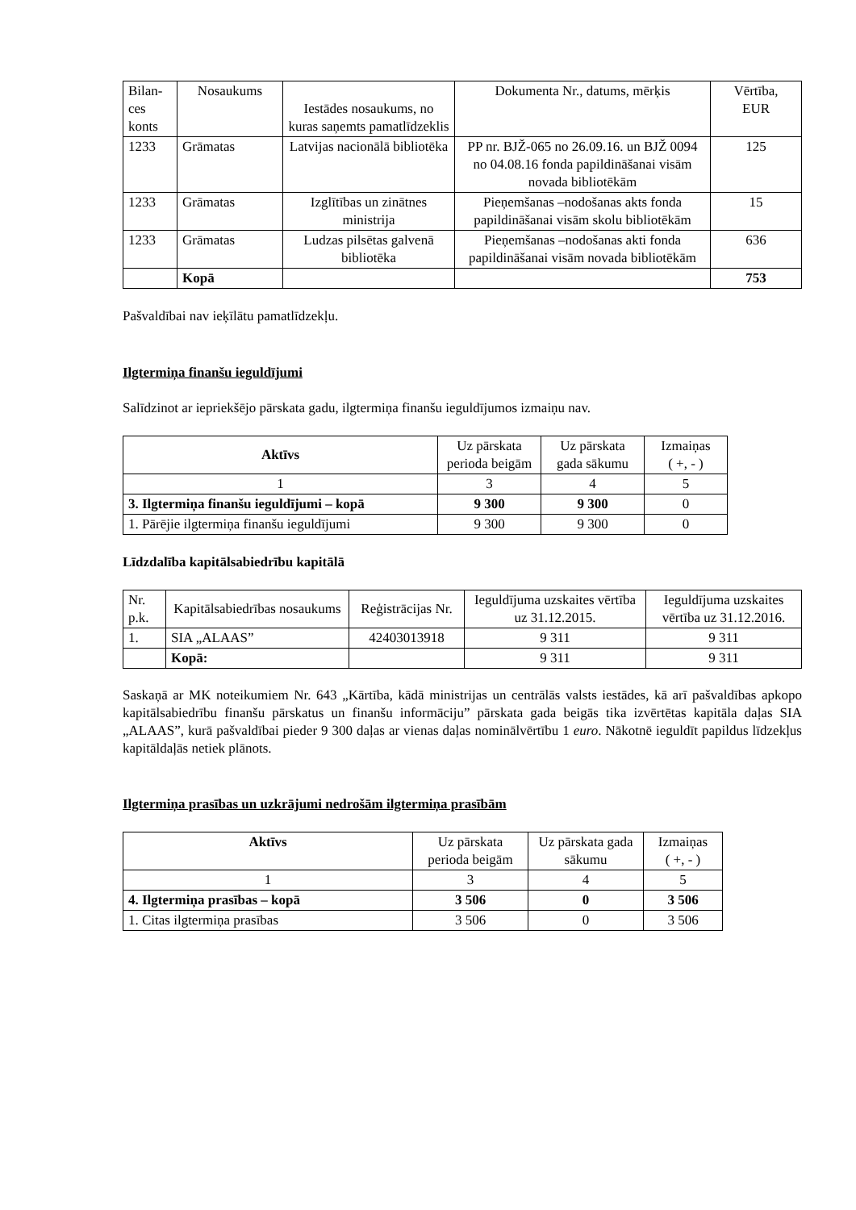| Bilan- ces konts | Nosaukums | Iestādes nosaukums, no kuras saņemts pamatlīdzeklis | Dokumenta Nr., datums, mērķis | Vērtība, EUR |
| --- | --- | --- | --- | --- |
| 1233 | Grāmatas | Latvijas nacionālā bibliotēka | PP nr. BJŽ-065 no 26.09.16. un BJŽ 0094 no 04.08.16 fonda papildināšanai visām novada bibliotēkām | 125 |
| 1233 | Grāmatas | Izglītības un zinātnes ministrija | Pieņemšanas –nodošanas akts fonda papildināšanai visām skolu bibliotēkām | 15 |
| 1233 | Grāmatas | Ludzas pilsētas galvenā bibliotēka | Pieņemšanas –nodošanas akti fonda papildināšanai visām novada bibliotēkām | 636 |
| | Kopā | | | 753 |
Pašvaldībai nav ieķīlātu pamatlīdzekļu.
Ilgtermiņa finanšu ieguldījumi
Salīdzinot ar iepriekšējo pārskata gadu, ilgtermiņa finanšu ieguldījumos izmaiņu nav.
| Aktīvs | Uz pārskata perioda beigām | Uz pārskata gada sākumu | Izmaiņas ( +, - ) |
| --- | --- | --- | --- |
| 1 | 3 | 4 | 5 |
| 3. Ilgtermiņa finanšu ieguldījumi – kopā | 9 300 | 9 300 | 0 |
| 1. Pārējie ilgtermiņa finanšu ieguldījumi | 9 300 | 9 300 | 0 |
Līdzdalība kapitālsabiedrību kapitālā
| Nr. p.k. | Kapitālsabiedrības nosaukums | Reģistrācijas Nr. | Ieguldījuma uzskaites vērtība uz 31.12.2015. | Ieguldījuma uzskaites vērtība uz 31.12.2016. |
| --- | --- | --- | --- | --- |
| 1. | SIA „ALAAS” | 42403013918 | 9 311 | 9 311 |
| | Kopā: | | 9 311 | 9 311 |
Saskaņā ar MK noteikumiem Nr. 643 „Kārtība, kādā ministrijas un centrālās valsts iestādes, kā arī pašvaldības apkopo kapitālsabiedrību finanšu pārskatus un finanšu informāciju” pārskata gada beigās tika izvērtētas kapitāla daļas SIA „ALAAS”, kurā pašvaldībai pieder 9 300 daļas ar vienas daļas nominālvērtību 1 euro. Nākotnē ieguldīt papildus līdzekļus kapitāldaļās netiek plānots.
Ilgtermiņa prasības un uzkrājumi nedrošām ilgtermiņa prasībām
| Aktīvs | Uz pārskata perioda beigām | Uz pārskata gada sākumu | Izmaiņas ( +, - ) |
| --- | --- | --- | --- |
| 1 | 3 | 4 | 5 |
| 4. Ilgtermiņa prasības – kopā | 3 506 | 0 | 3 506 |
| 1. Citas ilgtermiņa prasības | 3 506 | 0 | 3 506 |